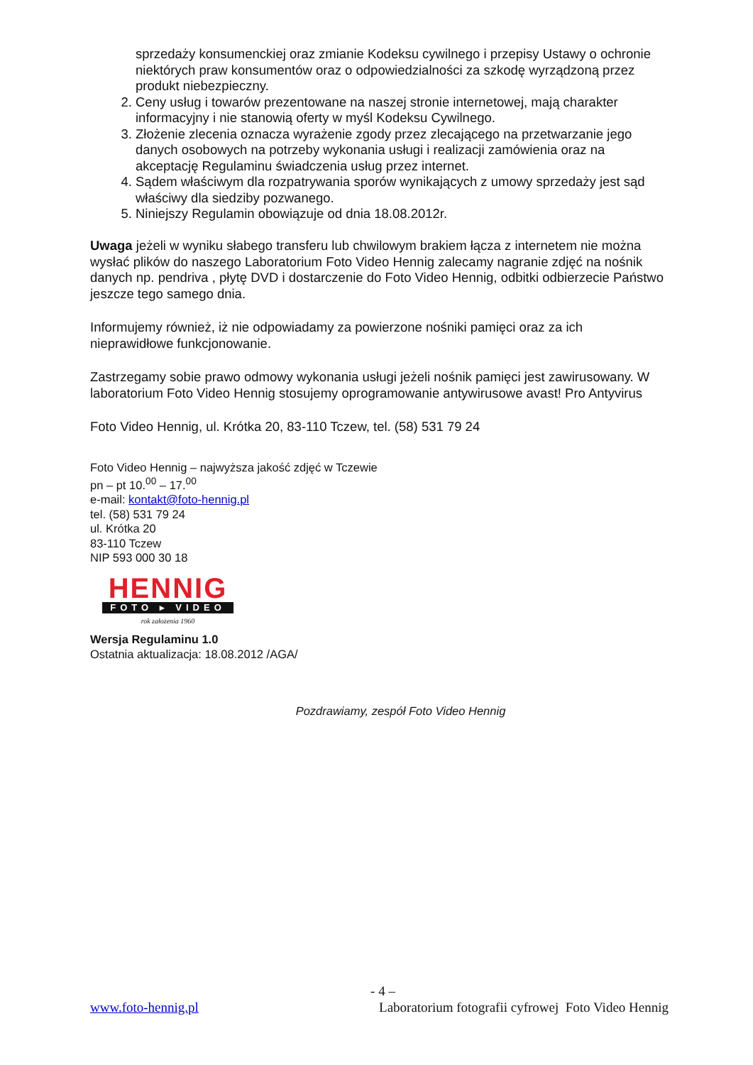sprzedaży konsumenckiej oraz zmianie Kodeksu cywilnego i przepisy Ustawy o ochronie niektórych praw konsumentów oraz o odpowiedzialności za szkodę wyrządzoną przez produkt niebezpieczny.
2. Ceny usług i towarów prezentowane na naszej stronie internetowej, mają charakter informacyjny i nie stanowią oferty w myśl Kodeksu Cywilnego.
3. Złożenie zlecenia oznacza wyrażenie zgody przez zlecającego na przetwarzanie jego danych osobowych na potrzeby wykonania usługi i realizacji zamówienia oraz na akceptację Regulaminu świadczenia usług przez internet.
4. Sądem właściwym dla rozpatrywania sporów wynikających z umowy sprzedaży jest sąd właściwy dla siedziby pozwanego.
5. Niniejszy Regulamin obowiązuje od dnia 18.08.2012r.
Uwaga jeżeli w wyniku słabego transferu lub chwilowym brakiem łącza z internetem nie można wysłać plików do naszego Laboratorium Foto Video Hennig zalecamy nagranie zdjęć na nośnik danych np. pendriva , płytę DVD i dostarczenie do Foto Video Hennig, odbitki odbierzecie Państwo jeszcze tego samego dnia.
Informujemy również, iż nie odpowiadamy za powierzone nośniki pamięci oraz za ich nieprawidłowe funkcjonowanie.
Zastrzegamy sobie prawo odmowy wykonania usługi jeżeli nośnik pamięci jest zawirusowany. W laboratorium Foto Video Hennig stosujemy oprogramowanie antywirusowe avast! Pro Antyvirus
Foto Video Hennig, ul. Krótka 20, 83-110 Tczew, tel. (58) 531 79 24
Foto Video Hennig – najwyższa jakość zdjęć w Tczewie
pn – pt 10.<sup>00</sup> – 17.<sup>00</sup>
e-mail: kontakt@foto-hennig.pl
tel. (58) 531 79 24
ul. Krótka 20
83-110 Tczew
NIP 593 000 30 18
HENNIG
FOTO ▸ VIDEO
rok założenia 1960
Wersja Regulaminu 1.0
Ostatnia aktualizacja: 18.08.2012 /AGA/
Pozdrawiamy, zespół Foto Video Hennig
- 4 –
www.foto-hennig.pl Laboratorium fotografii cyfrowej Foto Video Hennig